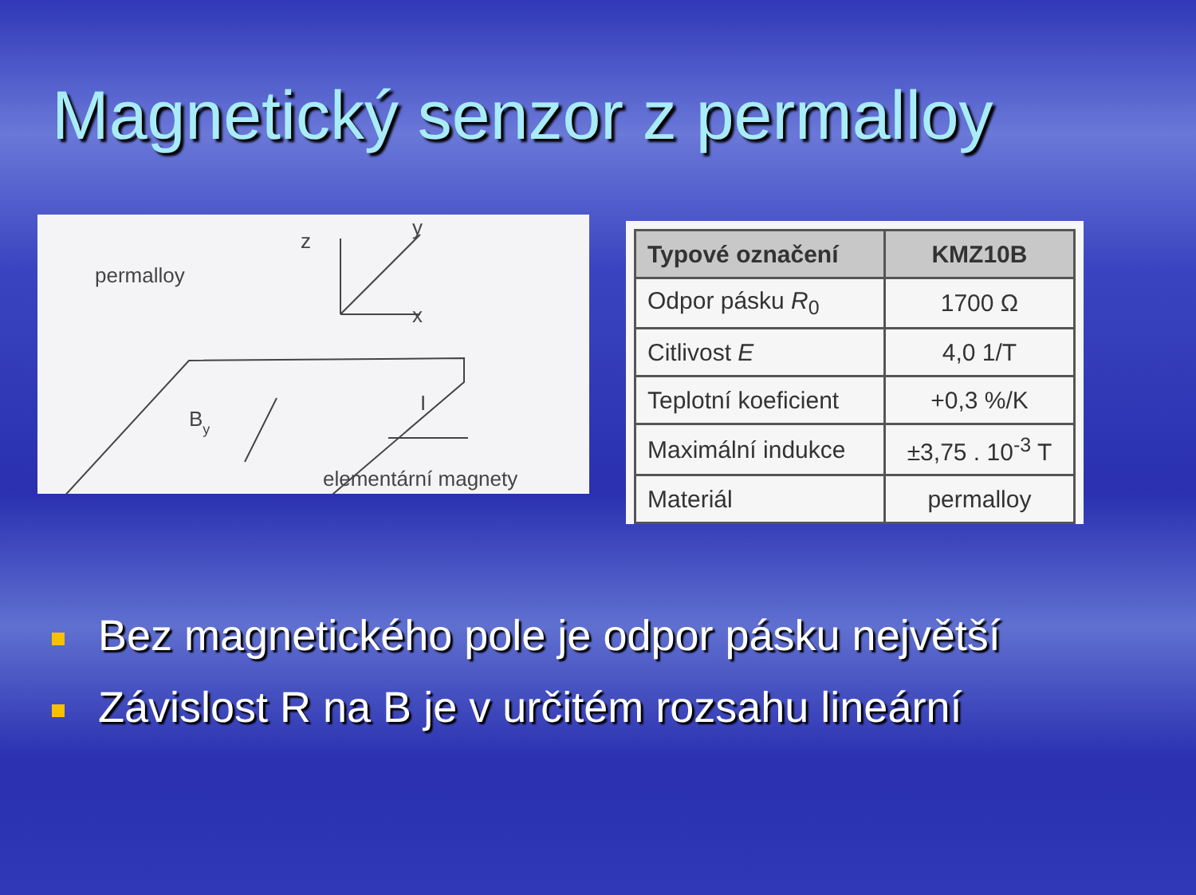Magnetický senzor z permalloy
permalloy
z
y
x
By
I
elementární magnety
| Typové označení | KMZ10B |
| --- | --- |
| Odpor pásku R<sub>0</sub> | 1700 Ω |
| Citlivost E | 4,0 1/T |
| Teplotní koeficient | +0,3 %/K |
| Maximální indukce | ±3,75 . 10<sup>-3</sup> T |
| Materiál | permalloy |
Bez magnetického pole je odpor pásku největší
Závislost R na B je v určitém rozsahu lineární